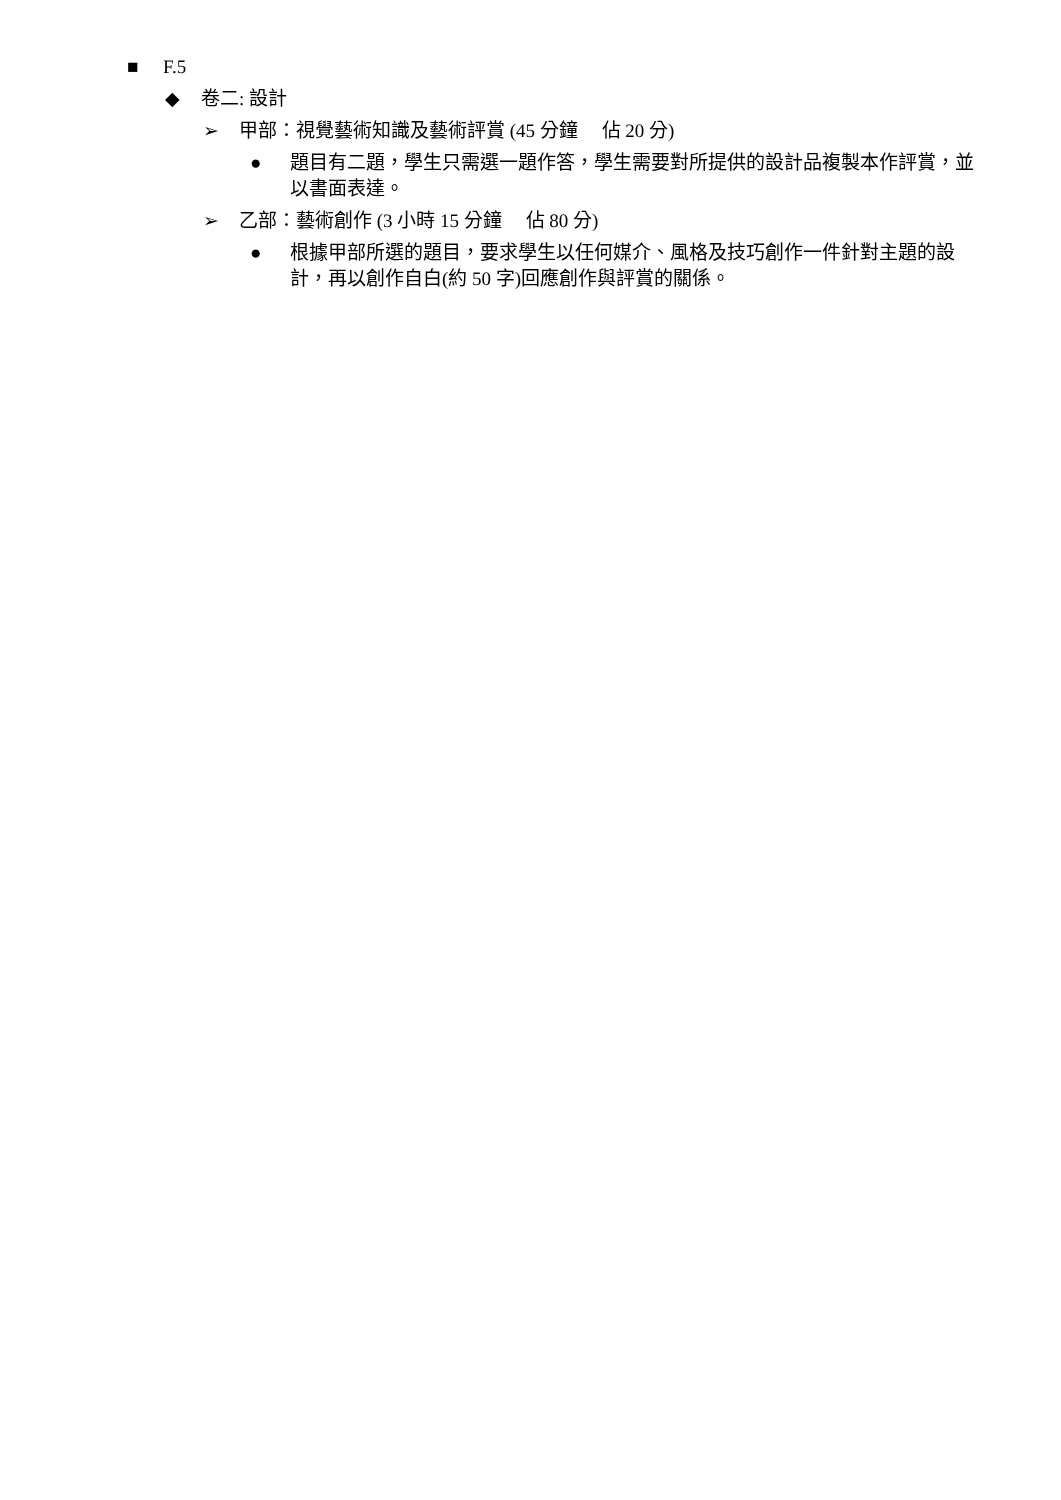■ F.5
◆ 卷二: 設計
➢ 甲部：視覺藝術知識及藝術評賞 (45 分鐘 佔 20 分)
● 題目有二題，學生只需選一題作答，學生需要對所提供的設計品複製本作評賞，並以書面表達。
➢ 乙部：藝術創作 (3 小時 15 分鐘 佔 80 分)
● 根據甲部所選的題目，要求學生以任何媒介、風格及技巧創作一件針對主題的設計，再以創作自白(約 50 字)回應創作與評賞的關係。